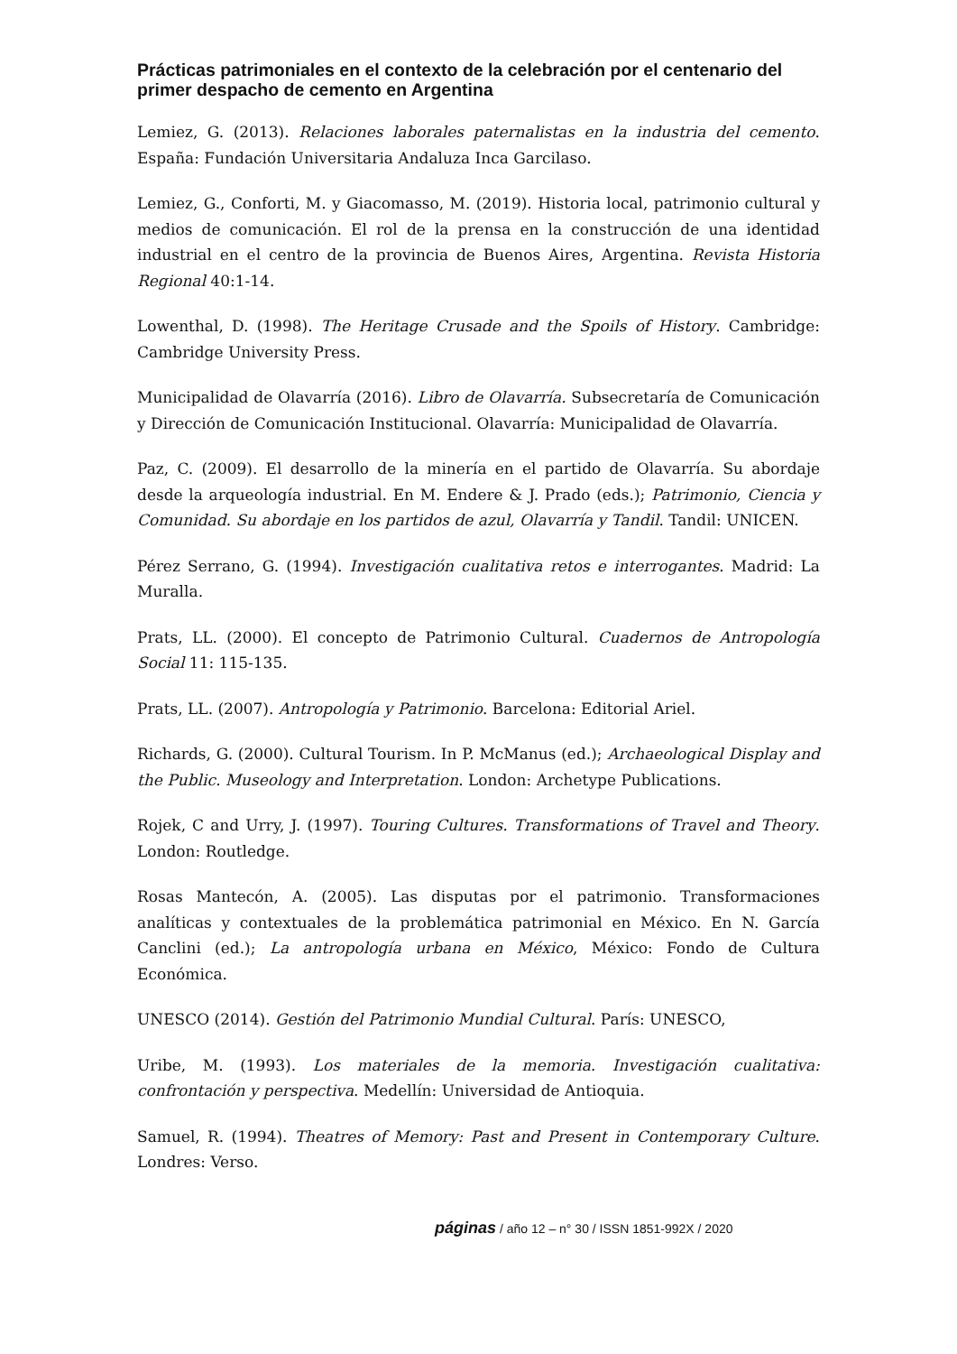Prácticas patrimoniales en el contexto de la celebración por el centenario del primer despacho de cemento en Argentina
Lemiez, G. (2013). Relaciones laborales paternalistas en la industria del cemento. España: Fundación Universitaria Andaluza Inca Garcilaso.
Lemiez, G., Conforti, M. y Giacomasso, M. (2019). Historia local, patrimonio cultural y medios de comunicación. El rol de la prensa en la construcción de una identidad industrial en el centro de la provincia de Buenos Aires, Argentina. Revista Historia Regional 40:1-14.
Lowenthal, D. (1998). The Heritage Crusade and the Spoils of History. Cambridge: Cambridge University Press.
Municipalidad de Olavarría (2016). Libro de Olavarría. Subsecretaría de Comunicación y Dirección de Comunicación Institucional. Olavarría: Municipalidad de Olavarría.
Paz, C. (2009). El desarrollo de la minería en el partido de Olavarría. Su abordaje desde la arqueología industrial. En M. Endere & J. Prado (eds.); Patrimonio, Ciencia y Comunidad. Su abordaje en los partidos de azul, Olavarría y Tandil. Tandil: UNICEN.
Pérez Serrano, G. (1994). Investigación cualitativa retos e interrogantes. Madrid: La Muralla.
Prats, LL. (2000). El concepto de Patrimonio Cultural. Cuadernos de Antropología Social 11: 115-135.
Prats, LL. (2007). Antropología y Patrimonio. Barcelona: Editorial Ariel.
Richards, G. (2000). Cultural Tourism. In P. McManus (ed.); Archaeological Display and the Public. Museology and Interpretation. London: Archetype Publications.
Rojek, C and Urry, J. (1997). Touring Cultures. Transformations of Travel and Theory. London: Routledge.
Rosas Mantecón, A. (2005). Las disputas por el patrimonio. Transformaciones analíticas y contextuales de la problemática patrimonial en México. En N. García Canclini (ed.); La antropología urbana en México, México: Fondo de Cultura Económica.
UNESCO (2014). Gestión del Patrimonio Mundial Cultural. París: UNESCO,
Uribe, M. (1993). Los materiales de la memoria. Investigación cualitativa: confrontación y perspectiva. Medellín: Universidad de Antioquia.
Samuel, R. (1994). Theatres of Memory: Past and Present in Contemporary Culture. Londres: Verso.
páginas / año 12 – n° 30 / ISSN 1851-992X / 2020